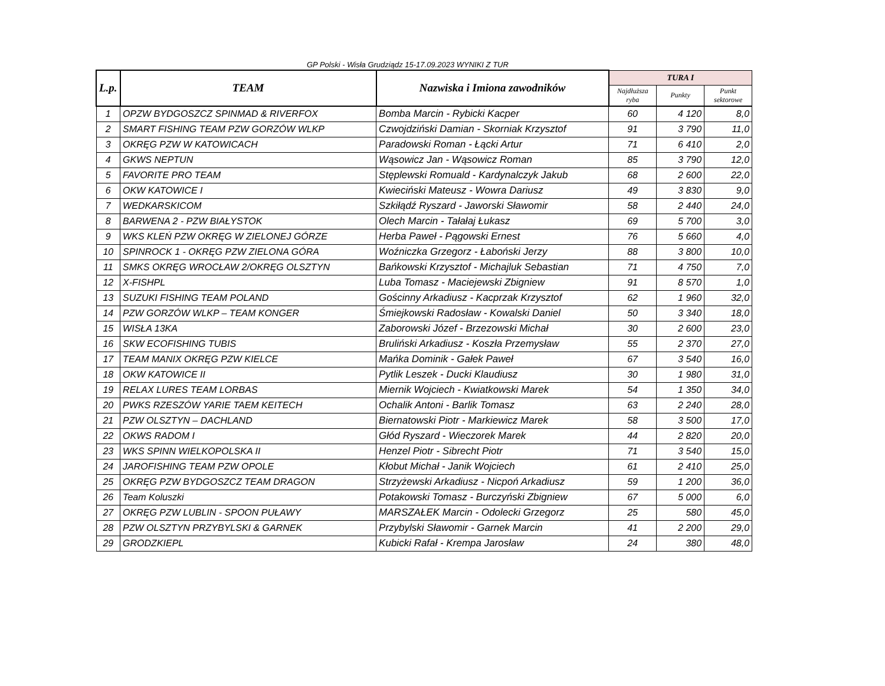GP Polski - Wisła Grudziądz 15-17.09.2023 WYNIKI Z TUR
| L.p. | TEAM | Nazwiska i Imiona zawodników | TURA I | | |
| --- | --- | --- | --- | --- | --- |
| | | | Najdłuższa ryba | Punkty | Punkt sektorowe |
| 1 | OPZW BYDGOSZCZ SPINMAD & RIVERFOX | Bomba Marcin - Rybicki Kacper | 60 | 4 120 | 8,0 |
| 2 | SMART FISHING TEAM PZW GORZÓW WLKP | Czwojdziński Damian - Skorniak Krzysztof | 91 | 3 790 | 11,0 |
| 3 | OKRĘG PZW W KATOWICACH | Paradowski Roman - Łącki Artur | 71 | 6 410 | 2,0 |
| 4 | GKWS NEPTUN | Wąsowicz Jan - Wąsowicz Roman | 85 | 3 790 | 12,0 |
| 5 | FAVORITE PRO TEAM | Stęplewski Romuald - Kardynalczyk Jakub | 68 | 2 600 | 22,0 |
| 6 | OKW KATOWICE I | Kwieciński Mateusz - Wowra Dariusz | 49 | 3 830 | 9,0 |
| 7 | WEDKARSKICOM | Szkiłądź Ryszard - Jaworski Sławomir | 58 | 2 440 | 24,0 |
| 8 | BARWENA 2 - PZW BIAŁYSTOK | Olech Marcin - Tałałaj Łukasz | 69 | 5 700 | 3,0 |
| 9 | WKS KLEŃ PZW OKRĘG W ZIELONEJ GÓRZE | Herba Paweł - Pągowski Ernest | 76 | 5 660 | 4,0 |
| 10 | SPINROCK 1 - OKRĘG PZW ZIELONA GÓRA | Woźniczka Grzegorz - Łaboński Jerzy | 88 | 3 800 | 10,0 |
| 11 | SMKS OKRĘG WROCŁAW 2/OKRĘG OLSZTYN | Bańkowski Krzysztof - Michajluk Sebastian | 71 | 4 750 | 7,0 |
| 12 | X-FISHPL | Luba Tomasz - Maciejewski Zbigniew | 91 | 8 570 | 1,0 |
| 13 | SUZUKI FISHING TEAM POLAND | Gościnny Arkadiusz - Kacprzak Krzysztof | 62 | 1 960 | 32,0 |
| 14 | PZW GORZÓW WLKP – TEAM KONGER | Śmiejkowski Radosław - Kowalski Daniel | 50 | 3 340 | 18,0 |
| 15 | WISŁA 13KA | Zaborowski Józef - Brzezowski Michał | 30 | 2 600 | 23,0 |
| 16 | SKW ECOFISHING TUBIS | Bruliński Arkadiusz - Koszła Przemysław | 55 | 2 370 | 27,0 |
| 17 | TEAM MANIX OKRĘG PZW KIELCE | Mańka Dominik - Gałek Paweł | 67 | 3 540 | 16,0 |
| 18 | OKW KATOWICE II | Pytlik Leszek - Ducki Klaudiusz | 30 | 1 980 | 31,0 |
| 19 | RELAX LURES TEAM LORBAS | Miernik Wojciech - Kwiatkowski Marek | 54 | 1 350 | 34,0 |
| 20 | PWKS RZESZÓW YARIE TAEM KEITECH | Ochalik Antoni - Barlik Tomasz | 63 | 2 240 | 28,0 |
| 21 | PZW OLSZTYN – DACHLAND | Biernatowski Piotr - Markiewicz Marek | 58 | 3 500 | 17,0 |
| 22 | OKWS RADOM I | Głód Ryszard - Wieczorek Marek | 44 | 2 820 | 20,0 |
| 23 | WKS SPINN WIELKOPOLSKA II | Henzel Piotr - Sibrecht Piotr | 71 | 3 540 | 15,0 |
| 24 | JAROFISHING TEAM PZW OPOLE | Kłobut Michał - Janik Wojciech | 61 | 2 410 | 25,0 |
| 25 | OKRĘG PZW BYDGOSZCZ TEAM DRAGON | Strzyżewski Arkadiusz - Nicpoń Arkadiusz | 59 | 1 200 | 36,0 |
| 26 | Team Koluszki | Potakowski Tomasz - Burczyński Zbigniew | 67 | 5 000 | 6,0 |
| 27 | OKRĘG PZW LUBLIN - SPOON PUŁAWY | MARSZAŁEK Marcin - Odolecki Grzegorz | 25 | 580 | 45,0 |
| 28 | PZW OLSZTYN PRZYBYLSKI & GARNEK | Przybylski Sławomir - Garnek Marcin | 41 | 2 200 | 29,0 |
| 29 | GRODZKIEPL | Kubicki Rafał - Krempa Jarosław | 24 | 380 | 48,0 |